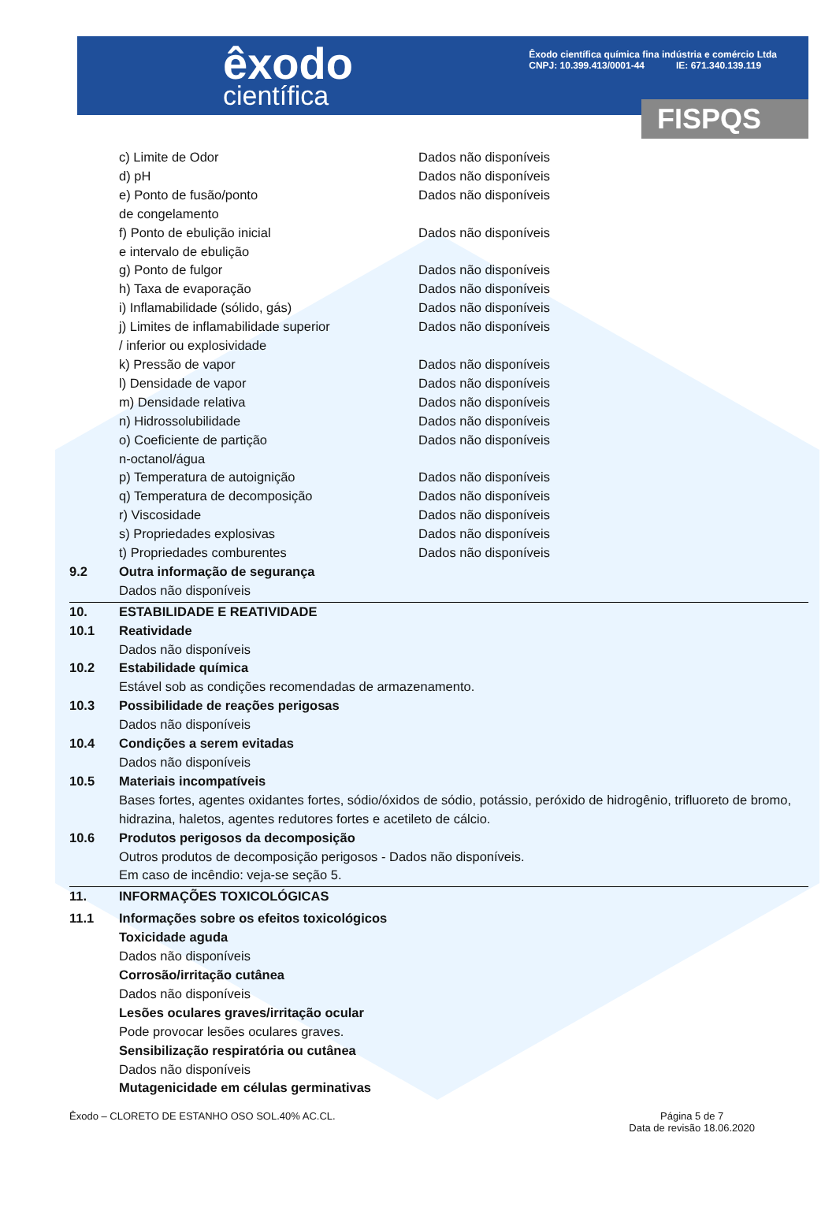êxodo
científica
Êxodo científica química fina indústria e comércio Ltda
CNPJ: 10.399.413/0001-44 IE: 671.340.139.119
FISPQS
c) Limite de Odor Dados não disponíveis
d) pH Dados não disponíveis
e) Ponto de fusão/ponto
de congelamento Dados não disponíveis
f) Ponto de ebulição inicial
e intervalo de ebulição Dados não disponíveis
g) Ponto de fulgor Dados não disponíveis
h) Taxa de evaporação Dados não disponíveis
i) Inflamabilidade (sólido, gás) Dados não disponíveis
j) Limites de inflamabilidade superior
/ inferior ou explosividade Dados não disponíveis
k) Pressão de vapor Dados não disponíveis
l) Densidade de vapor Dados não disponíveis
m) Densidade relativa Dados não disponíveis
n) Hidrossolubilidade Dados não disponíveis
o) Coeficiente de partição
n-octanol/água Dados não disponíveis
p) Temperatura de autoignição Dados não disponíveis
q) Temperatura de decomposição Dados não disponíveis
r) Viscosidade Dados não disponíveis
s) Propriedades explosivas Dados não disponíveis
t) Propriedades comburentes Dados não disponíveis
9.2 Outra informação de segurança
Dados não disponíveis
10. ESTABILIDADE E REATIVIDADE
10.1 Reatividade
Dados não disponíveis
10.2 Estabilidade química
Estável sob as condições recomendadas de armazenamento.
10.3 Possibilidade de reações perigosas
Dados não disponíveis
10.4 Condições a serem evitadas
Dados não disponíveis
10.5 Materiais incompatíveis
Bases fortes, agentes oxidantes fortes, sódio/óxidos de sódio, potássio, peróxido de hidrogênio, trifluoreto de bromo, hidrazina, haletos, agentes redutores fortes e acetileto de cálcio.
10.6 Produtos perigosos da decomposição
Outros produtos de decomposição perigosos - Dados não disponíveis.
Em caso de incêndio: veja-se seção 5.
11. INFORMAÇÕES TOXICOLÓGICAS
11.1 Informações sobre os efeitos toxicológicos
Toxicidade aguda
Dados não disponíveis
Corrosão/irritação cutânea
Dados não disponíveis
Lesões oculares graves/irritação ocular
Pode provocar lesões oculares graves.
Sensibilização respiratória ou cutânea
Dados não disponíveis
Mutagenicidade em células germinativas
Êxodo – CLORETO DE ESTANHO OSO SOL.40% AC.CL.
Página 5 de 7
Data de revisão 18.06.2020